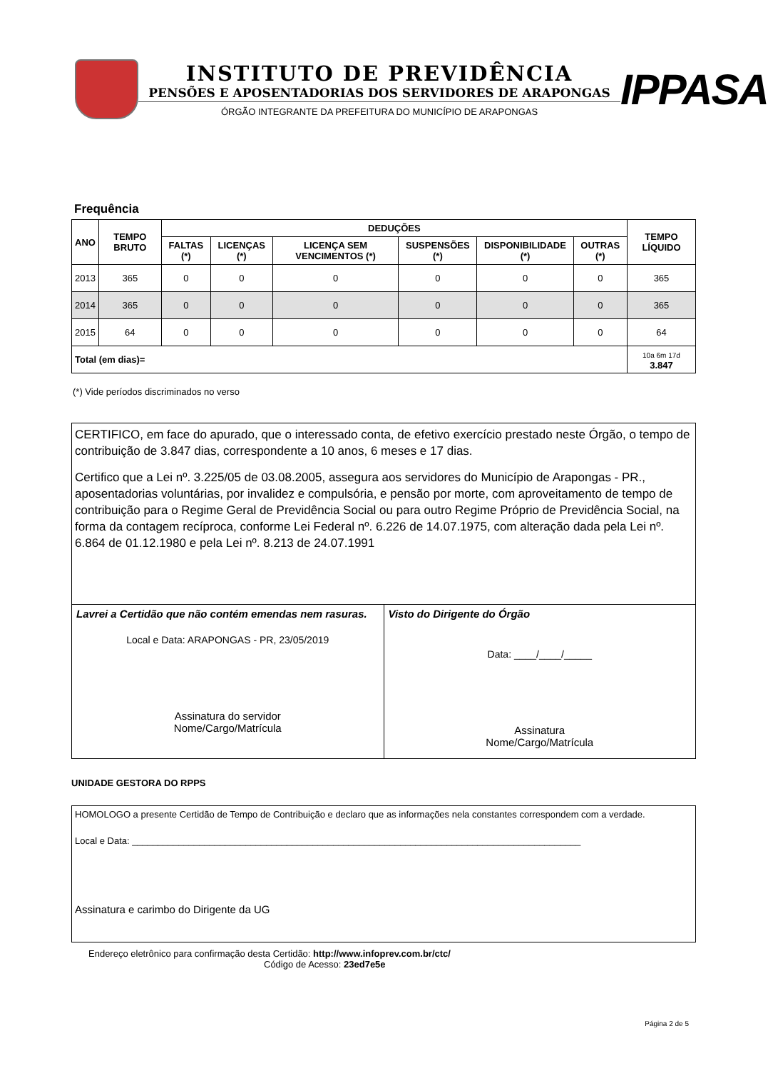INSTITUTO DE PREVIDÊNCIA
PENSÕES E APOSENTADORIAS DOS SERVIDORES DE ARAPONGAS
ÓRGÃO INTEGRANTE DA PREFEITURA DO MUNICÍPIO DE ARAPONGAS
IPPASA
Frequência
| ANO | TEMPO BRUTO | DEDUÇÕES | | | | | | TEMPO LÍQUIDO |
| --- | --- | --- | --- | --- | --- | --- | --- | --- |
| | | FALTAS (*) | LICENÇAS (*) | LICENÇA SEM VENCIMENTOS (*) | SUSPENSÕES (*) | DISPONIBILIDADE (*) | OUTRAS (*) | |
| 2013 | 365 | 0 | 0 | 0 | 0 | 0 | 0 | 365 |
| 2014 | 365 | 0 | 0 | 0 | 0 | 0 | 0 | 365 |
| 2015 | 64 | 0 | 0 | 0 | 0 | 0 | 0 | 64 |
| Total (em dias)= | | | | | | | | 10a 6m 17d 3.847 |
(*) Vide períodos discriminados no verso
CERTIFICO, em face do apurado, que o interessado conta, de efetivo exercício prestado neste Órgão, o tempo de contribuição de 3.847 dias, correspondente a 10 anos, 6 meses e 17 dias.
Certifico que a Lei nº. 3.225/05 de 03.08.2005, assegura aos servidores do Município de Arapongas - PR., aposentadorias voluntárias, por invalidez e compulsória, e pensão por morte, com aproveitamento de tempo de contribuição para o Regime Geral de Previdência Social ou para outro Regime Próprio de Previdência Social, na forma da contagem recíproca, conforme Lei Federal nº. 6.226 de 14.07.1975, com alteração dada pela Lei nº. 6.864 de 01.12.1980 e pela Lei nº. 8.213 de 24.07.1991
Lavrei a Certidão que não contém emendas nem rasuras.
Local e Data: ARAPONGAS - PR, 23/05/2019
Assinatura do servidor
Nome/Cargo/Matrícula
Visto do Dirigente do Órgão
Data: ____/____/_____
Assinatura
Nome/Cargo/Matrícula
UNIDADE GESTORA DO RPPS
HOMOLOGO a presente Certidão de Tempo de Contribuição e declaro que as informações nela constantes correspondem com a verdade.
Local e Data: _______________________________________________________________________________________
Assinatura e carimbo do Dirigente da UG
Endereço eletrônico para confirmação desta Certidão: http://www.infoprev.com.br/ctc/
Código de Acesso: 23ed7e5e
Página 2 de 5